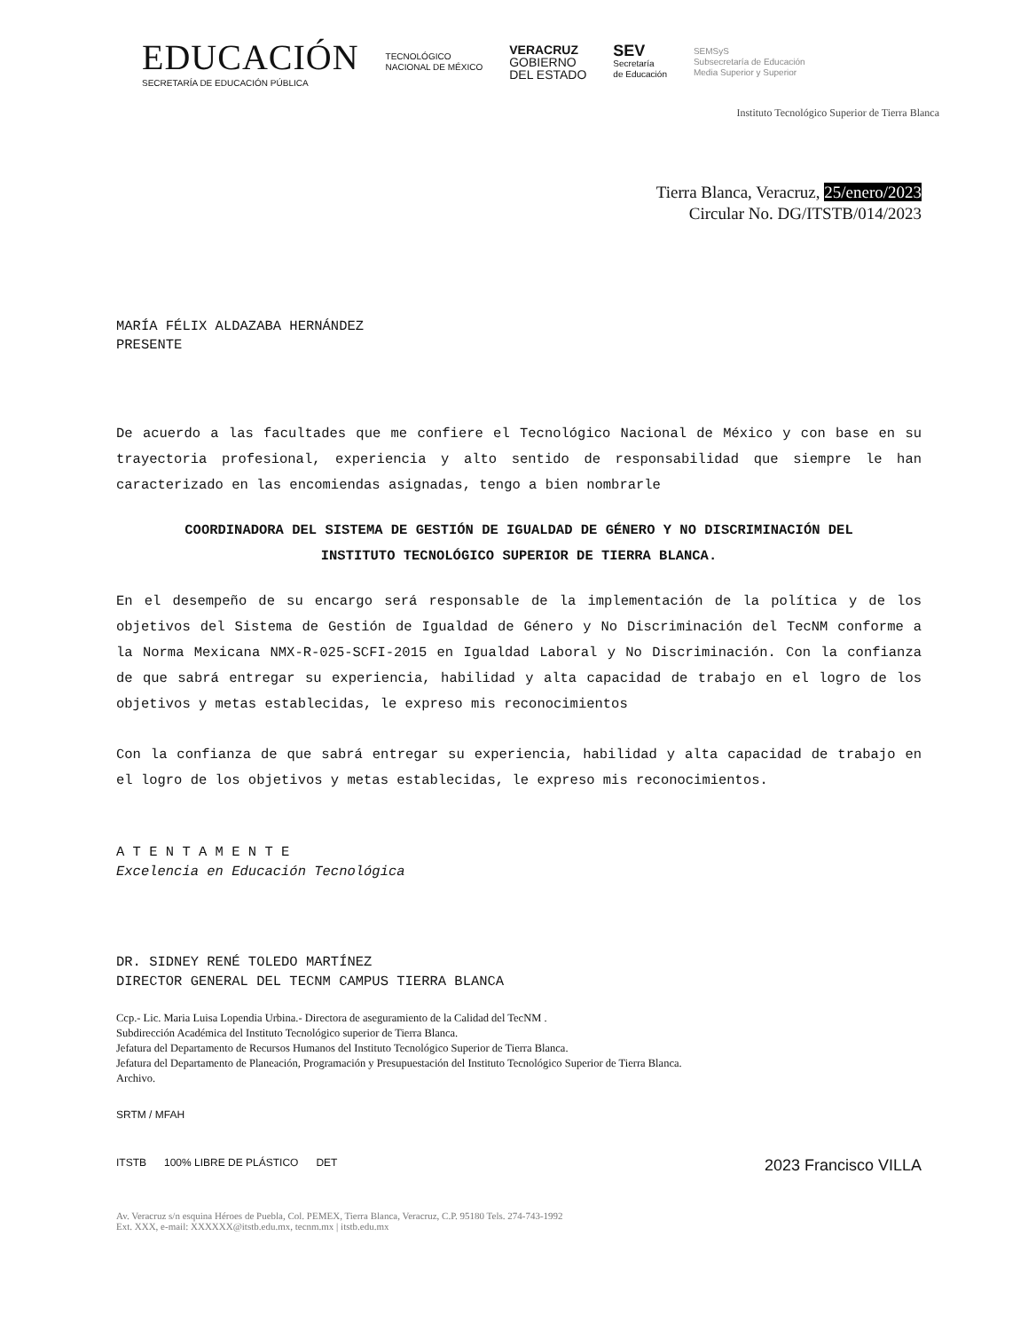EDUCACIÓN
SECRETARÍA DE EDUCACIÓN PÚBLICA
TECNOLÓGICO
NACIONAL DE MÉXICO
VERACRUZ
GOBIERNO
DEL ESTADO
SEV
Secretaría
de Educación
SEMSyS
Subsecretaría de Educación
Media Superior y Superior
Instituto Tecnológico Superior de Tierra Blanca
Tierra Blanca, Veracruz, 25/enero/2023
Circular No. DG/ITSTB/014/2023
MARÍA FÉLIX ALDAZABA HERNÁNDEZ
PRESENTE
De acuerdo a las facultades que me confiere el Tecnológico Nacional de México y con base en su trayectoria profesional, experiencia y alto sentido de responsabilidad que siempre le han caracterizado en las encomiendas asignadas, tengo a bien nombrarle
COORDINADORA DEL SISTEMA DE GESTIÓN DE IGUALDAD DE GÉNERO Y NO DISCRIMINACIÓN DEL
INSTITUTO TECNOLÓGICO SUPERIOR DE TIERRA BLANCA.
En el desempeño de su encargo será responsable de la implementación de la política y de los objetivos del Sistema de Gestión de Igualdad de Género y No Discriminación del TecNM conforme a la Norma Mexicana NMX-R-025-SCFI-2015 en Igualdad Laboral y No Discriminación. Con la confianza de que sabrá entregar su experiencia, habilidad y alta capacidad de trabajo en el logro de los objetivos y metas establecidas, le expreso mis reconocimientos
Con la confianza de que sabrá entregar su experiencia, habilidad y alta capacidad de trabajo en el logro de los objetivos y metas establecidas, le expreso mis reconocimientos.
A T E N T A M E N T E
Excelencia en Educación Tecnológica
DR. SIDNEY RENÉ TOLEDO MARTÍNEZ
DIRECTOR GENERAL DEL TECNM CAMPUS TIERRA BLANCA
Ccp.- Lic. Maria Luisa Lopendia Urbina.- Directora de aseguramiento de la Calidad del TecNM .
Subdirección Académica del Instituto Tecnológico superior de Tierra Blanca.
Jefatura del Departamento de Recursos Humanos del Instituto Tecnológico Superior de Tierra Blanca.
Jefatura del Departamento de Planeación, Programación y Presupuestación del Instituto Tecnológico Superior de Tierra Blanca.
Archivo.
SRTM / MFAH
ITSTB 100% LIBRE DE PLÁSTICO DET 2023 Francisco VILLA
Av. Veracruz s/n esquina Héroes de Puebla, Col. PEMEX, Tierra Blanca, Veracruz, C.P. 95180 Tels. 274-743-1992
Ext. XXX, e-mail: XXXXXX@itstb.edu.mx, tecnm.mx | itstb.edu.mx